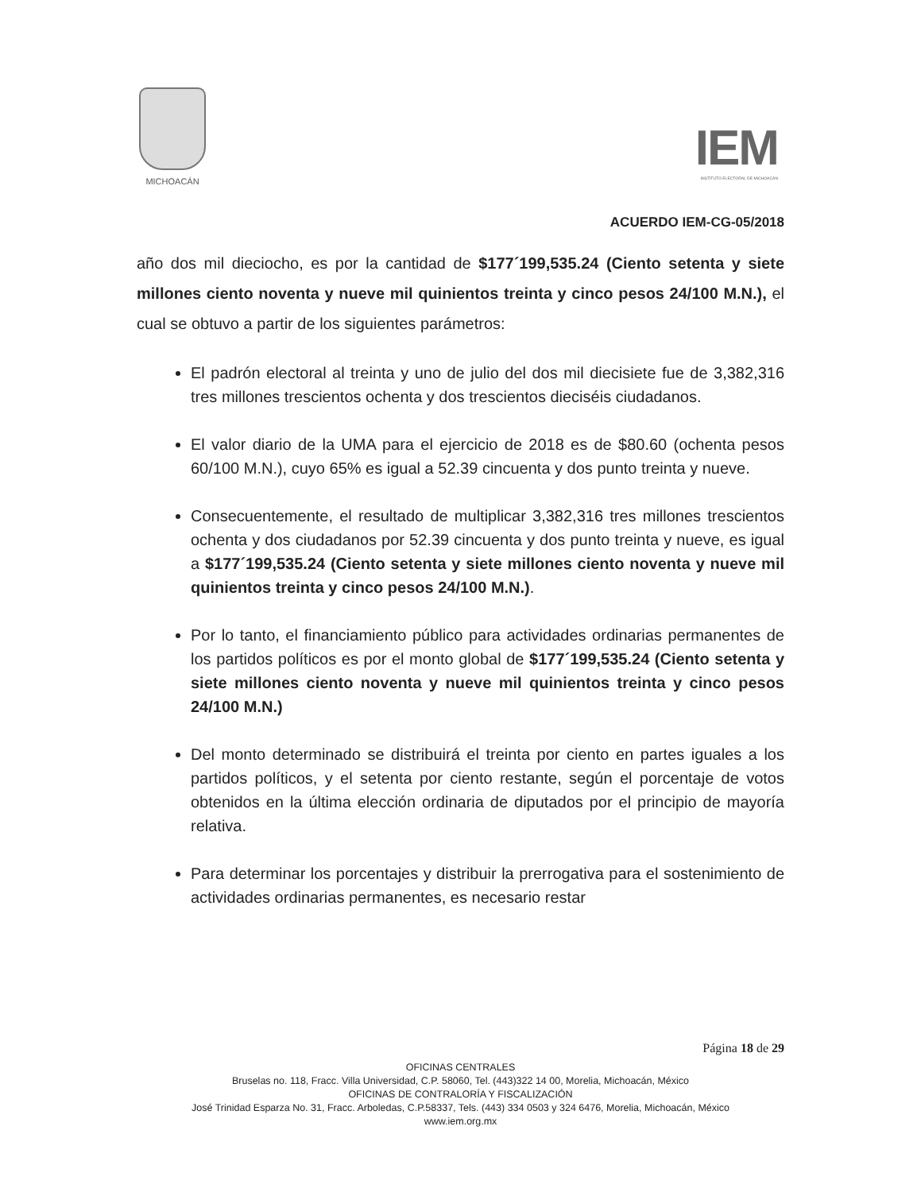MICHOACÁN
IEM
INSTITUTO ELECTORAL DE MICHOACÁN
ACUERDO IEM-CG-05/2018
año dos mil dieciocho, es por la cantidad de $177´199,535.24 (Ciento setenta y siete millones ciento noventa y nueve mil quinientos treinta y cinco pesos 24/100 M.N.), el cual se obtuvo a partir de los siguientes parámetros:
El padrón electoral al treinta y uno de julio del dos mil diecisiete fue de 3,382,316 tres millones trescientos ochenta y dos trescientos dieciséis ciudadanos.
El valor diario de la UMA para el ejercicio de 2018 es de $80.60 (ochenta pesos 60/100 M.N.), cuyo 65% es igual a 52.39 cincuenta y dos punto treinta y nueve.
Consecuentemente, el resultado de multiplicar 3,382,316 tres millones trescientos ochenta y dos ciudadanos por 52.39 cincuenta y dos punto treinta y nueve, es igual a $177´199,535.24 (Ciento setenta y siete millones ciento noventa y nueve mil quinientos treinta y cinco pesos 24/100 M.N.).
Por lo tanto, el financiamiento público para actividades ordinarias permanentes de los partidos políticos es por el monto global de $177´199,535.24 (Ciento setenta y siete millones ciento noventa y nueve mil quinientos treinta y cinco pesos 24/100 M.N.)
Del monto determinado se distribuirá el treinta por ciento en partes iguales a los partidos políticos, y el setenta por ciento restante, según el porcentaje de votos obtenidos en la última elección ordinaria de diputados por el principio de mayoría relativa.
Para determinar los porcentajes y distribuir la prerrogativa para el sostenimiento de actividades ordinarias permanentes, es necesario restar
Página 18 de 29
OFICINAS CENTRALES
Bruselas no. 118, Fracc. Villa Universidad, C.P. 58060, Tel. (443)322 14 00, Morelia, Michoacán, México
OFICINAS DE CONTRALORÍA Y FISCALIZACIÓN
José Trinidad Esparza No. 31, Fracc. Arboledas, C.P.58337, Tels. (443) 334 0503 y 324 6476, Morelia, Michoacán, México
www.iem.org.mx